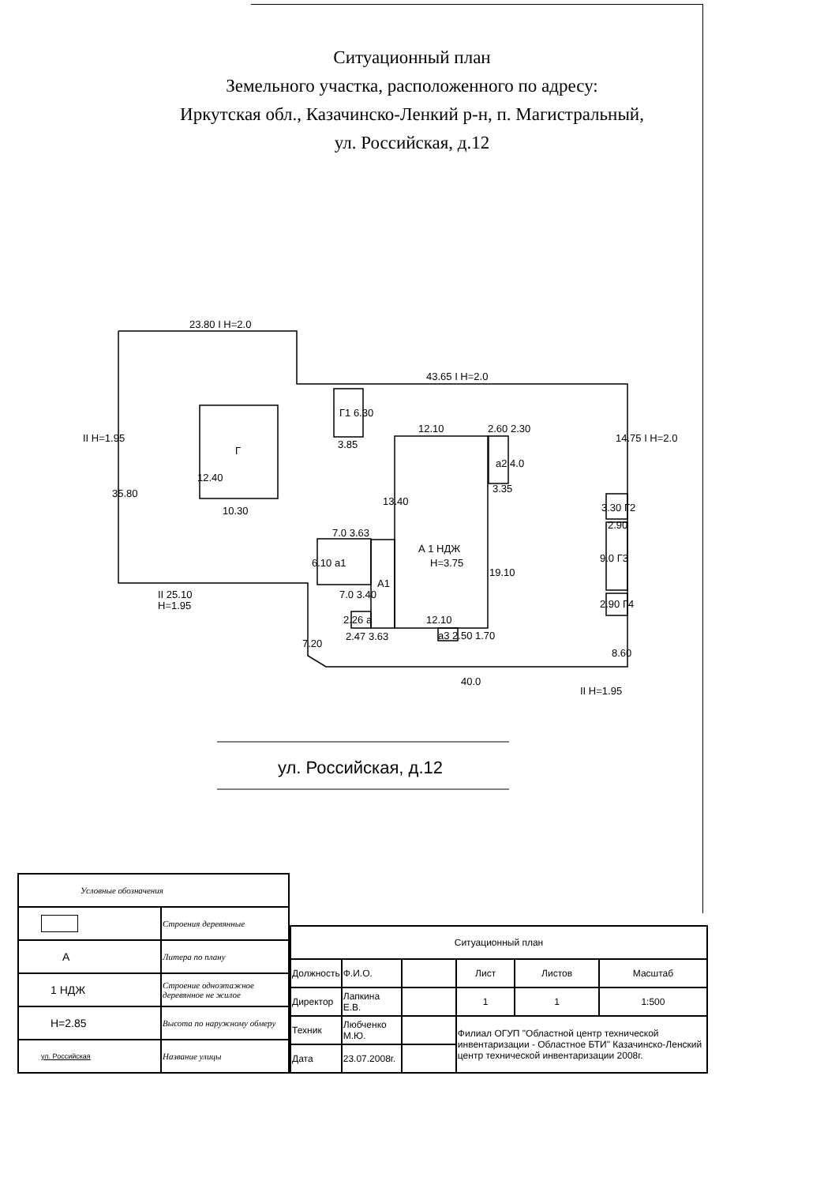Ситуационный план
Земельного участка, расположенного по адресу:
Иркутская обл., Казачинско-Ленкий р-н, п. Магистральный,
ул. Российская, д.12
23.80 I H=2.0
43.65 I H=2.0
II H=1.95
35.80
12.40
Г
10.30
Г1 6.30
3.85
12.10
2.60 2.30
а2 4.0
3.35
14.75 I H=2.0
13.40
7.0 3.63
А 1 НДЖ
Н=3.75
19.10
6.10 а1
А1
7.0 3.40
2.26 а
2.47 3.63
12.10
а3 2.50 1.70
3.30 Г2
2.90
9.0 Г3
2.90 Г4
II 25.10
Н=1.95
7.20
8.60
40.0
II Н=1.95
ул. Российская, д.12
| Условные обозначения | |
| | Строения деревянные |
| А | Литера по плану |
| 1 НДЖ | Строение одноэтажное деревянное не жилое |
| Н=2.85 | Высота по наружному обмеру |
| ул. Российская | Название улицы |
| Ситуационный план | | | | | |
| Должность | Ф.И.О. | | Лист | Листов | Масштаб |
| Директор | Лапкина Е.В. | | 1 | 1 | 1:500 |
| Техник | Любченко М.Ю. | | Филиал ОГУП "Областной центр технической инвентаризации - Областное БТИ" Казачинско-Ленский центр технической инвентаризации 2008г. | | |
| Дата | 23.07.2008г. | | | | |